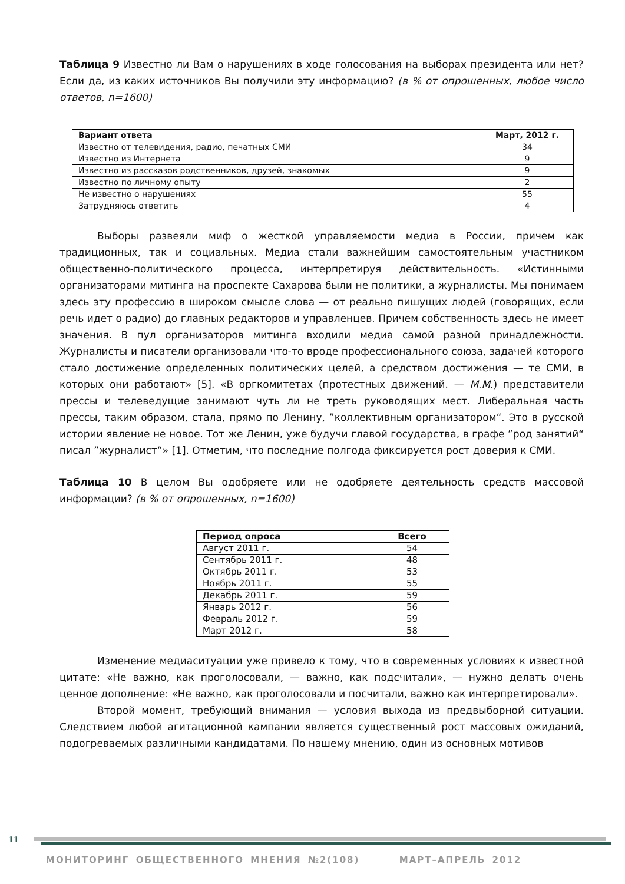Таблица 9 Известно ли Вам о нарушениях в ходе голосования на выборах президента или нет? Если да, из каких источников Вы получили эту информацию? (в % от опрошенных, любое число ответов, n=1600)
| Вариант ответа | Март, 2012 г. |
| --- | --- |
| Известно от телевидения, радио, печатных СМИ | 34 |
| Известно из Интернета | 9 |
| Известно из рассказов родственников, друзей, знакомых | 9 |
| Известно по личному опыту | 2 |
| Не известно о нарушениях | 55 |
| Затрудняюсь ответить | 4 |
Выборы развеяли миф о жесткой управляемости медиа в России, причем как традиционных, так и социальных. Медиа стали важнейшим самостоятельным участником общественно-политического процесса, интерпретируя действительность. «Истинными организаторами митинга на проспекте Сахарова были не политики, а журналисты. Мы понимаем здесь эту профессию в широком смысле слова — от реально пишущих людей (говорящих, если речь идет о радио) до главных редакторов и управленцев. Причем собственность здесь не имеет значения. В пул организаторов митинга входили медиа самой разной принадлежности. Журналисты и писатели организовали что-то вроде профессионального союза, задачей которого стало достижение определенных политических целей, а средством достижения — те СМИ, в которых они работают» [5]. «В оргкомитетах (протестных движений. — М.М.) представители прессы и телеведущие занимают чуть ли не треть руководящих мест. Либеральная часть прессы, таким образом, стала, прямо по Ленину, ”коллективным организатором“. Это в русской истории явление не новое. Тот же Ленин, уже будучи главой государства, в графе ”род занятий“ писал ”журналист“» [1]. Отметим, что последние полгода фиксируется рост доверия к СМИ.
Таблица 10 В целом Вы одобряете или не одобряете деятельность средств массовой информации? (в % от опрошенных, n=1600)
| Период опроса | Всего |
| --- | --- |
| Август 2011 г. | 54 |
| Сентябрь 2011 г. | 48 |
| Октябрь 2011 г. | 53 |
| Ноябрь 2011 г. | 55 |
| Декабрь 2011 г. | 59 |
| Январь 2012 г. | 56 |
| Февраль 2012 г. | 59 |
| Март 2012 г. | 58 |
Изменение медиаситуации уже привело к тому, что в современных условиях к известной цитате: «Не важно, как проголосовали, — важно, как подсчитали», — нужно делать очень ценное дополнение: «Не важно, как проголосовали и посчитали, важно как интерпретировали».
Второй момент, требующий внимания — условия выхода из предвыборной ситуации. Следствием любой агитационной кампании является существенный рост массовых ожиданий, подогреваемых различными кандидатами. По нашему мнению, один из основных мотивов
11
МОНИТОРИНГ ОБЩЕСТВЕННОГО МНЕНИЯ №2(108) МАРТ–АПРЕЛЬ 2012